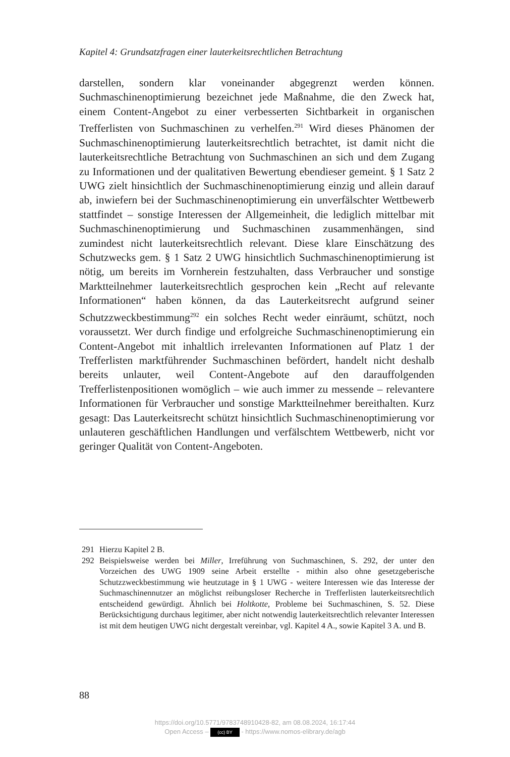Kapitel 4: Grundsatzfragen einer lauterkeitsrechtlichen Betrachtung
darstellen, sondern klar voneinander abgegrenzt werden können. Suchmaschinenoptimierung bezeichnet jede Maßnahme, die den Zweck hat, einem Content-Angebot zu einer verbesserten Sichtbarkeit in organischen Trefferlisten von Suchmaschinen zu verhelfen.<sup>291</sup> Wird dieses Phänomen der Suchmaschinenoptimierung lauterkeitsrechtlich betrachtet, ist damit nicht die lauterkeitsrechtliche Betrachtung von Suchmaschinen an sich und dem Zugang zu Informationen und der qualitativen Bewertung ebendieser gemeint. § 1 Satz 2 UWG zielt hinsichtlich der Suchmaschinenoptimierung einzig und allein darauf ab, inwiefern bei der Suchmaschinenoptimierung ein unverfälschter Wettbewerb stattfindet – sonstige Interessen der Allgemeinheit, die lediglich mittelbar mit Suchmaschinenoptimierung und Suchmaschinen zusammenhängen, sind zumindest nicht lauterkeitsrechtlich relevant. Diese klare Einschätzung des Schutzwecks gem. § 1 Satz 2 UWG hinsichtlich Suchmaschinenoptimierung ist nötig, um bereits im Vornherein festzuhalten, dass Verbraucher und sonstige Marktteilnehmer lauterkeitsrechtlich gesprochen kein „Recht auf relevante Informationen“ haben können, da das Lauterkeitsrecht aufgrund seiner Schutzzweckbestimmung<sup>292</sup> ein solches Recht weder einräumt, schützt, noch voraussetzt. Wer durch findige und erfolgreiche Suchmaschinenoptimierung ein Content-Angebot mit inhaltlich irrelevanten Informationen auf Platz 1 der Trefferlisten marktführender Suchmaschinen befördert, handelt nicht deshalb bereits unlauter, weil Content-Angebote auf den darauffolgenden Trefferlistenpositionen womöglich – wie auch immer zu messende – relevantere Informationen für Verbraucher und sonstige Marktteilnehmer bereithalten. Kurz gesagt: Das Lauterkeitsrecht schützt hinsichtlich Suchmaschinenoptimierung vor unlauteren geschäftlichen Handlungen und verfälschtem Wettbewerb, nicht vor geringer Qualität von Content-Angeboten.
291 Hierzu Kapitel 2 B.
292 Beispielsweise werden bei Miller, Irreführung von Suchmaschinen, S. 292, der unter den Vorzeichen des UWG 1909 seine Arbeit erstellte - mithin also ohne gesetzgeberische Schutzzweckbestimmung wie heutzutage in § 1 UWG - weitere Interessen wie das Interesse der Suchmaschinennutzer an möglichst reibungsloser Recherche in Trefferlisten lauterkeitsrechtlich entscheidend gewürdigt. Ähnlich bei Holtkotte, Probleme bei Suchmaschinen, S. 52. Diese Berücksichtigung durchaus legitimer, aber nicht notwendig lauterkeitsrechtlich relevanter Interessen ist mit dem heutigen UWG nicht dergestalt vereinbar, vgl. Kapitel 4 A., sowie Kapitel 3 A. und B.
88
https://doi.org/10.5771/9783748910428-82, am 08.08.2024, 16:17:44
Open Access – (cc) BY - https://www.nomos-elibrary.de/agb